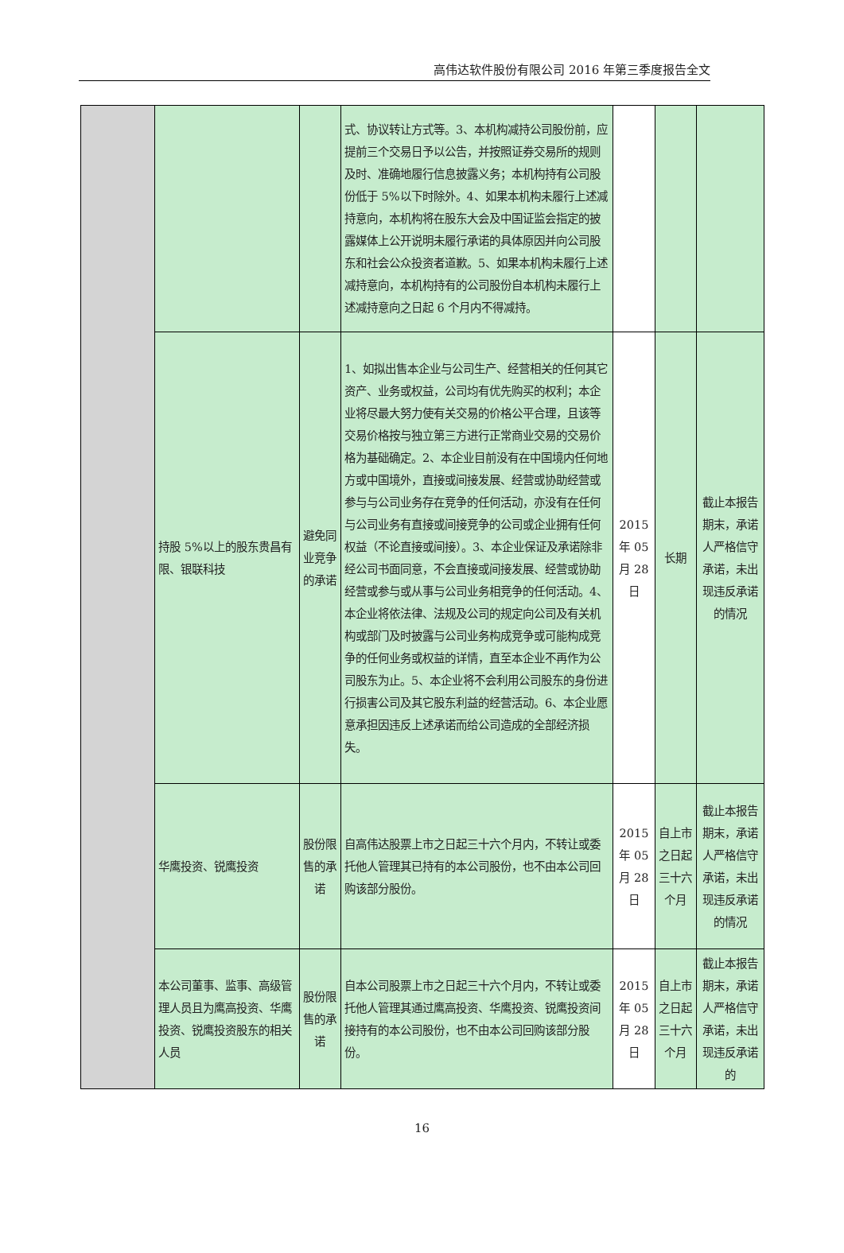高伟达软件股份有限公司 2016 年第三季度报告全文
| | | | 式、协议转让方式等。3、本机构减持公司股份前，应提前三个交易日予以公告，并按照证券交易所的规则及时、准确地履行信息披露义务；本机构持有公司股份低于 5%以下时除外。4、如果本机构未履行上述减持意向，本机构将在股东大会及中国证监会指定的披露媒体上公开说明未履行承诺的具体原因并向公司股东和社会公众投资者道歉。5、如果本机构未履行上述减持意向，本机构持有的公司股份自本机构未履行上述减持意向之日起 6 个月内不得减持。 | | | |
| | 持股 5%以上的股东贵昌有限、银联科技 | 避免同业竞争的承诺 | 1、如拟出售本企业与公司生产、经营相关的任何其它资产、业务或权益，公司均有优先购买的权利；本企业将尽最大努力使有关交易的价格公平合理，且该等交易价格按与独立第三方进行正常商业交易的交易价格为基础确定。2、本企业目前没有在中国境内任何地方或中国境外，直接或间接发展、经营或协助经营或参与与公司业务存在竞争的任何活动，亦没有在任何与公司业务有直接或间接竞争的公司或企业拥有任何权益（不论直接或间接）。3、本企业保证及承诺除非经公司书面同意，不会直接或间接发展、经营或协助经营或参与或从事与公司业务相竞争的任何活动。4、本企业将依法律、法规及公司的规定向公司及有关机构或部门及时披露与公司业务构成竞争或可能构成竞争的任何业务或权益的详情，直至本企业不再作为公司股东为止。5、本企业将不会利用公司股东的身份进行损害公司及其它股东利益的经营活动。6、本企业愿意承担因违反上述承诺而给公司造成的全部经济损失。 | 2015 年 05 月 28 日 | 长期 | 截止本报告期末，承诺人严格信守承诺，未出现违反承诺的情况 |
| | 华鹰投资、锐鹰投资 | 股份限售的承诺 | 自高伟达股票上市之日起三十六个月内，不转让或委托他人管理其已持有的本公司股份，也不由本公司回购该部分股份。 | 2015 年 05 月 28 日 | 自上市之日起三十六个月 | 截止本报告期末，承诺人严格信守承诺，未出现违反承诺的情况 |
| | 本公司董事、监事、高级管理人员且为鹰高投资、华鹰投资、锐鹰投资股东的相关人员 | 股份限售的承诺 | 自本公司股票上市之日起三十六个月内，不转让或委托他人管理其通过鹰高投资、华鹰投资、锐鹰投资间接持有的本公司股份，也不由本公司回购该部分股份。 | 2015 年 05 月 28 日 | 自上市之日起三十六个月 | 截止本报告期末，承诺人严格信守承诺，未出现违反承诺的 |
16